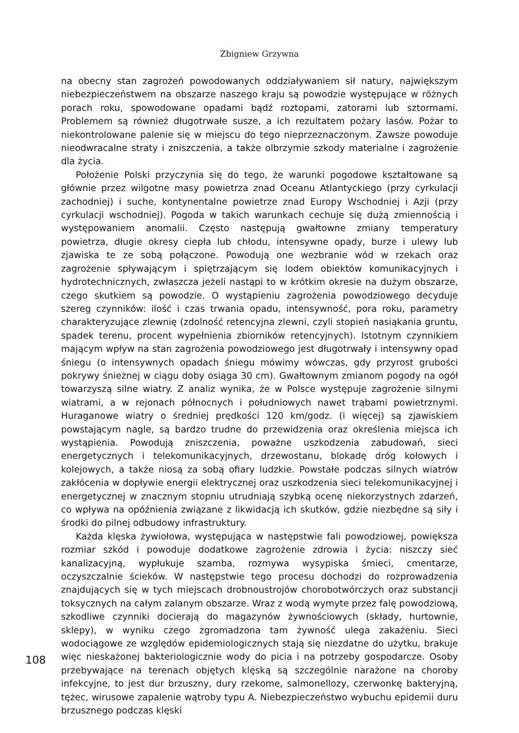Zbigniew Grzywna
na obecny stan zagrożeń powodowanych oddziaływaniem sił natury, największym niebezpieczeństwem na obszarze naszego kraju są powodzie występujące w różnych porach roku, spowodowane opadami bądź roztopami, zatorami lub sztormami. Problemem są również długotrwałe susze, a ich rezultatem pożary lasów. Pożar to niekontrolowane palenie się w miejscu do tego nieprzeznaczonym. Zawsze powoduje nieodwracalne straty i zniszczenia, a także olbrzymie szkody materialne i zagrożenie dla życia.
Położenie Polski przyczynia się do tego, że warunki pogodowe kształtowane są głównie przez wilgotne masy powietrza znad Oceanu Atlantyckiego (przy cyrkulacji zachodniej) i suche, kontynentalne powietrze znad Europy Wschodniej i Azji (przy cyrkulacji wschodniej). Pogoda w takich warunkach cechuje się dużą zmiennością i występowaniem anomalii. Często następują gwałtowne zmiany temperatury powietrza, długie okresy ciepła lub chłodu, intensywne opady, burze i ulewy lub zjawiska te ze sobą połączone. Powodują one wezbranie wód w rzekach oraz zagrożenie spływającym i spiętrzającym się lodem obiektów komunikacyjnych i hydrotechnicznych, zwłaszcza jeżeli nastąpi to w krótkim okresie na dużym obszarze, czego skutkiem są powodzie. O wystąpieniu zagrożenia powodziowego decyduje szereg czynników: ilość i czas trwania opadu, intensywność, pora roku, parametry charakteryzujące zlewnię (zdolność retencyjna zlewni, czyli stopień nasiąkania gruntu, spadek terenu, procent wypełnienia zbiorników retencyjnych). Istotnym czynnikiem mającym wpływ na stan zagrożenia powodziowego jest długotrwały i intensywny opad śniegu (o intensywnych opadach śniegu mówimy wówczas, gdy przyrost grubości pokrywy śnieżnej w ciągu doby osiąga 30 cm). Gwałtownym zmianom pogody na ogół towarzyszą silne wiatry. Z analiz wynika, że w Polsce występuje zagrożenie silnymi wiatrami, a w rejonach północnych i południowych nawet trąbami powietrznymi. Huraganowe wiatry o średniej prędkości 120 km/godz. (i więcej) są zjawiskiem powstającym nagle, są bardzo trudne do przewidzenia oraz określenia miejsca ich wystąpienia. Powodują zniszczenia, poważne uszkodzenia zabudowań, sieci energetycznych i telekomunikacyjnych, drzewostanu, blokadę dróg kołowych i kolejowych, a także niosą za sobą ofiary ludzkie. Powstałe podczas silnych wiatrów zakłócenia w dopływie energii elektrycznej oraz uszkodzenia sieci telekomunikacyjnej i energetycznej w znacznym stopniu utrudniają szybką ocenę niekorzystnych zdarzeń, co wpływa na opóźnienia związane z likwidacją ich skutków, gdzie niezbędne są siły i środki do pilnej odbudowy infrastruktury.
Każda klęska żywiołowa, występująca w następstwie fali powodziowej, powiększa rozmiar szkód i powoduje dodatkowe zagrożenie zdrowia i życia: niszczy sieć kanalizacyjną, wypłukuje szamba, rozmywa wysypiska śmieci, cmentarze, oczyszczalnie ścieków. W następstwie tego procesu dochodzi do rozprowadzenia znajdujących się w tych miejscach drobnoustrojów chorobotwórczych oraz substancji toksycznych na całym zalanym obszarze. Wraz z wodą wymyte przez falę powodziową, szkodliwe czynniki docierają do magazynów żywnościowych (składy, hurtownie, sklepy), w wyniku czego zgromadzona tam żywność ulega zakażeniu. Sieci wodociągowe ze względów epidemiologicznych stają się niezdatne do użytku, brakuje więc nieskażonej bakteriologicznie wody do picia i na potrzeby gospodarcze. Osoby przebywające na terenach objętych klęską są szczególnie narażone na choroby infekcyjne, to jest dur brzuszny, dury rzekome, salmonellozy, czerwonkę bakteryjną, tężec, wirusowe zapalenie wątroby typu A. Niebezpieczeństwo wybuchu epidemii duru brzusznego podczas klęski
108